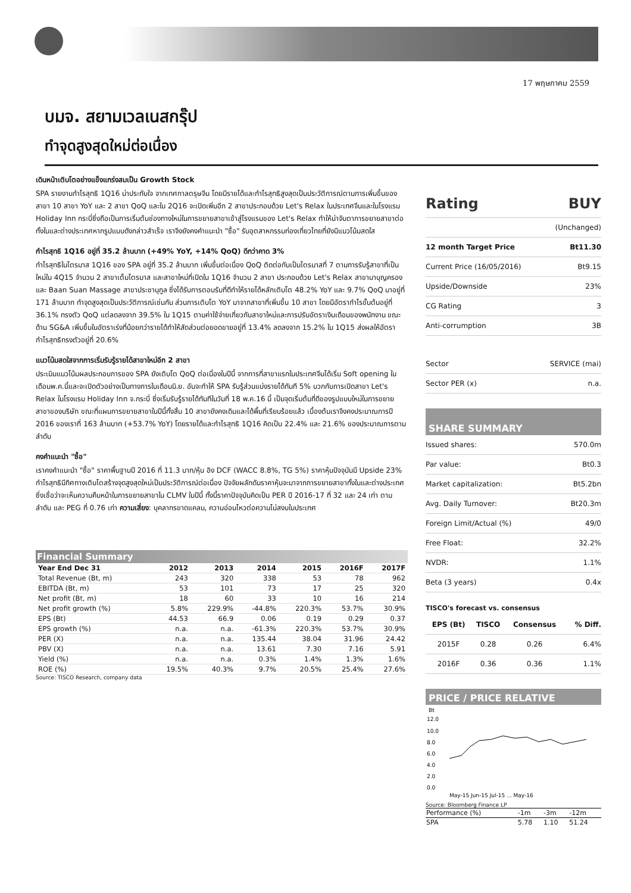17 พฤษภาคม 2559
บมจ. สยามเวลเนสกรุ๊ป
ทำจุดสูงสุดใหม่ต่อเนื่อง
เดินหน้าเติบโตอย่างแข็งแกร่งสมเป็น Growth Stock
SPA รายงานกำไรสุทธิ 1Q16 น่าประทับใจ จากเทศกาลตรุษจีน โดยมีรายได้และกำไรสุทธิสูงสุดเป็นประวัติการณ์ตามการเพิ่มขึ้นของสาขา 10 สาขา YoY และ 2 สาขา QoQ และใน 2Q16 จะเปิดเพิ่มอีก 2 สาขาประกอบด้วย Let's Relax ในประเทศจีนและในโรงแรม Holiday Inn กระบี่ซึ่งถือเป็นการเริ่มต้นช่องทางใหม่ในการขยายสาขาเข้าสู่โรงแรมของ Let's Relax ทำให้น่าจับตาการขยายสาขาต่อทั้งในและต่างประเทศหากรูปแบบดังกล่าวสำเร็จ เราจึงยังคงคำแนะนำ "ซื้อ" รับอุตสาหกรรมท่องเที่ยวไทยที่ยังมีแนวโน้มสดใส
กำไรสุทธิ 1Q16 อยู่ที่ 35.2 ล้านบาท (+49% YoY, +14% QoQ) ดีกว่าคาด 3%
กำไรสุทธิในไตรมาส 1Q16 ของ SPA อยู่ที่ 35.2 ล้านบาท เพิ่มขึ้นต่อเนื่อง QoQ ติดต่อกันเป็นไตรมาสที่ 7 ตามการรับรู้สาขาที่เป็นใหม่ใน 4Q15 จำนวน 2 สาขาเต็มไตรมาส และสาขาใหม่ที่เปิดใน 1Q16 จำนวน 2 สาขา ประกอบด้วย Let's Relax สาขามาบุญครองและ Baan Suan Massage สาขาประชานุกูล ซึ่งได้รับการตอบรับที่ดีทำให้รายได้หลักเติบโต 48.2% YoY และ 9.7% QoQ มาอยู่ที่ 171 ล้านบาท ทำจุดสูงสุดเป็นประวัติการณ์เช่นกัน ส่วนการเติบโต YoY มาจากสาขาที่เพิ่มขึ้น 10 สาขา โดยมีอัตรากำไรขั้นต้นอยู่ที่ 36.1% ทรงตัว QoQ แต่ลดลงจาก 39.5% ใน 1Q15 ตามค่าใช้จ่ายเกี่ยวกับสาขาใหม่และการปรับอัตราเงินเดือนของพนักงาน ขณะด้าน SG&A เพิ่มขึ้นในอัตราเร่งที่น้อยกว่ารายได้ทำให้สัดส่วนต่อยอดขายอยู่ที่ 13.4% ลดลงจาก 15.2% ใน 1Q15 ส่งผลให้อัตรากำไรสุทธิทรงตัวอยู่ที่ 20.6%
แนวโน้มสดใสจากการเริ่มรับรู้รายได้สาขาใหม่อีก 2 สาขา
ประเมินแนวโน้มผลประกอบการของ SPA ยังเติบโต QoQ ต่อเนื่องในปีนี้ จากการที่สาขาแรกในประเทศจีนได้เริ่ม Soft opening ในเดือนพ.ค.นี้และจะเปิดตัวอย่างเป็นทางการในเดือนมิ.ย. อันจะทำให้ SPA รับรู้ส่วนแบ่งรายได้ทันที 5% บวกกับการเปิดสาขา Let's Relax ในโรงแรม Holiday Inn จ.กระบี่ ซึ่งเริ่มรับรู้รายได้ทันทีในวันที่ 18 พ.ค.16 นี้ เป็นจุดเริ่มต้นที่ดีของรูปแบบใหม่ในการขยายสาขาของบริษัท ขณะที่แผนการขยายสาขาในปีนี้ทั้งสิ้น 10 สาขายังคงเดิมและได้พื้นที่เรียบร้อยแล้ว เบื้องต้นเราจึงคงประมาณการปี 2016 ของเราที่ 163 ล้านบาท (+53.7% YoY) โดยรายได้และกำไรสุทธิ 1Q16 คิดเป็น 22.4% และ 21.6% ของประมาณการตามลำดับ
คงคำแนะนำ "ซื้อ"
เราคงคำแนะนำ "ซื้อ" ราคาพื้นฐานปี 2016 ที่ 11.3 บาท/หุ้น อิง DCF (WACC 8.8%, TG 5%) ราคาหุ้นปัจจุบันมี Upside 23% กำไรสุทธิมีทิศทางเติบโตสร้างจุดสูงสุดใหม่เป็นประวัติการณ์ต่อเนื่อง ปัจจัยผลักดันราคาหุ้นจะมาจากการขยายสาขาทั้งในและต่างประเทศ ซึ่งเชื่อว่าจะเห็นความคืบหน้าในการขยายสาขาใน CLMV ในปีนี้ ทั้งนี้ราคาปัจจุบันคิดเป็น PER ปี 2016-17 ที่ 32 และ 24 เท่า ตามลำดับ และ PEG ที่ 0.76 เท่า ความเสี่ยง: บุคลากรขาดแคลน, ความอ่อนไหวต่อความไม่สงบในประเทศ
Financial Summary
| Year End Dec 31 | 2012 | 2013 | 2014 | 2015 | 2016F | 2017F |
| --- | --- | --- | --- | --- | --- | --- |
| Total Revenue (Bt, m) | 243 | 320 | 338 | 53 | 78 | 962 |
| EBITDA (Bt, m) | 53 | 101 | 73 | 17 | 25 | 320 |
| Net profit (Bt, m) | 18 | 60 | 33 | 10 | 16 | 214 |
| Net profit growth (%) | 5.8% | 229.9% | -44.8% | 220.3% | 53.7% | 30.9% |
| EPS (Bt) | 44.53 | 66.9 | 0.06 | 0.19 | 0.29 | 0.37 |
| EPS growth (%) | n.a. | n.a. | -61.3% | 220.3% | 53.7% | 30.9% |
| PER (X) | n.a. | n.a. | 135.44 | 38.04 | 31.96 | 24.42 |
| PBV (X) | n.a. | n.a. | 13.61 | 7.30 | 7.16 | 5.91 |
| Yield (%) | n.a. | n.a. | 0.3% | 1.4% | 1.3% | 1.6% |
| ROE (%) | 19.5% | 40.3% | 9.7% | 20.5% | 25.4% | 27.6% |
Source: TISCO Research, company data
| Rating | BUY |
| | (Unchanged) |
| 12 month Target Price | Bt11.30 |
| Current Price (16/05/2016) | Bt9.15 |
| Upside/Downside | 23% |
| CG Rating | 3 |
| Anti-corrumption | 3B |
| Sector | SERVICE (mai) |
| Sector PER (x) | n.a. |
SHARE SUMMARY
| Issued shares: | 570.0m |
| Par value: | Bt0.3 |
| Market capitalization: | Bt5.2bn |
| Avg. Daily Turnover: | Bt20.3m |
| Foreign Limit/Actual (%) | 49/0 |
| Free Float: | 32.2% |
| NVDR: | 1.1% |
| Beta (3 years) | 0.4x |
TISCO's forecast vs. consensus
| EPS (Bt) | TISCO | Consensus | % Diff. |
| 2015F | 0.28 | 0.26 | 6.4% |
| 2016F | 0.36 | 0.36 | 1.1% |
PRICE / PRICE RELATIVE
Bt
12.0
10.0
8.0
6.0
4.0
2.0
0.0
May-15 Jun-15 Jul-15 ... May-16
Source: Bloomberg Finance LP
| Performance (%) | -1m | -3m | -12m |
| SPA | 5.78 | 1.10 | 51.24 |